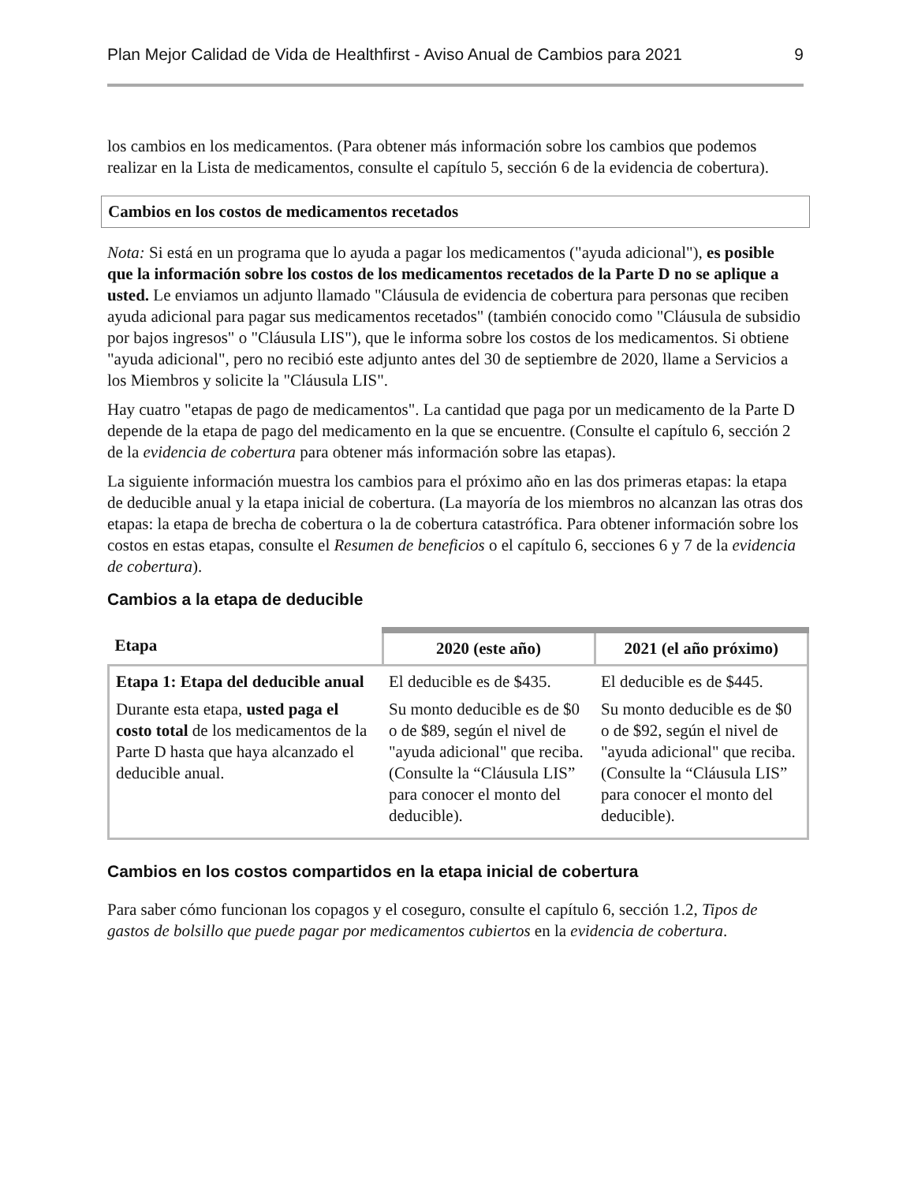Plan Mejor Calidad de Vida de Healthfirst - Aviso Anual de Cambios para 2021 9
los cambios en los medicamentos. (Para obtener más información sobre los cambios que podemos realizar en la Lista de medicamentos, consulte el capítulo 5, sección 6 de la evidencia de cobertura).
Cambios en los costos de medicamentos recetados
Nota: Si está en un programa que lo ayuda a pagar los medicamentos ("ayuda adicional"), es posible que la información sobre los costos de los medicamentos recetados de la Parte D no se aplique a usted. Le enviamos un adjunto llamado "Cláusula de evidencia de cobertura para personas que reciben ayuda adicional para pagar sus medicamentos recetados" (también conocido como "Cláusula de subsidio por bajos ingresos" o "Cláusula LIS"), que le informa sobre los costos de los medicamentos. Si obtiene "ayuda adicional", pero no recibió este adjunto antes del 30 de septiembre de 2020, llame a Servicios a los Miembros y solicite la "Cláusula LIS".
Hay cuatro "etapas de pago de medicamentos". La cantidad que paga por un medicamento de la Parte D depende de la etapa de pago del medicamento en la que se encuentre. (Consulte el capítulo 6, sección 2 de la evidencia de cobertura para obtener más información sobre las etapas).
La siguiente información muestra los cambios para el próximo año en las dos primeras etapas: la etapa de deducible anual y la etapa inicial de cobertura. (La mayoría de los miembros no alcanzan las otras dos etapas: la etapa de brecha de cobertura o la de cobertura catastrófica. Para obtener información sobre los costos en estas etapas, consulte el Resumen de beneficios o el capítulo 6, secciones 6 y 7 de la evidencia de cobertura).
Cambios a la etapa de deducible
| Etapa | 2020 (este año) | 2021 (el año próximo) |
| --- | --- | --- |
| Etapa 1: Etapa del deducible anual Durante esta etapa, usted paga el costo total de los medicamentos de la Parte D hasta que haya alcanzado el deducible anual. | El deducible es de $435. Su monto deducible es de $0 o de $89, según el nivel de "ayuda adicional" que reciba. (Consulte la “Cláusula LIS” para conocer el monto del deducible). | El deducible es de $445. Su monto deducible es de $0 o de $92, según el nivel de "ayuda adicional" que reciba. (Consulte la “Cláusula LIS” para conocer el monto del deducible). |
Cambios en los costos compartidos en la etapa inicial de cobertura
Para saber cómo funcionan los copagos y el coseguro, consulte el capítulo 6, sección 1.2, Tipos de gastos de bolsillo que puede pagar por medicamentos cubiertos en la evidencia de cobertura.